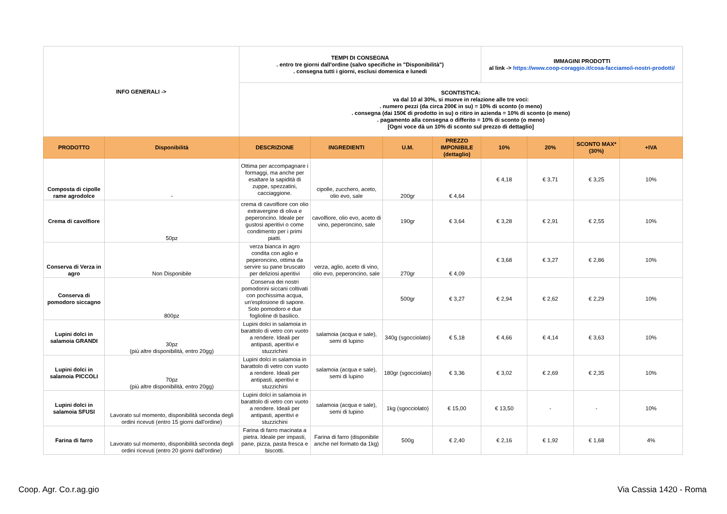| INFO GENERALI -> | | TEMPI DI CONSEGNA . entro tre giorni dall'ordine (salvo specifiche in "Disponibilità") . consegna tutti i giorni, esclusi domenica e lunedì | | | | IMMAGINI PRODOTTI al link -> https://www.coop-coraggio.it/cosa-facciamo/i-nostri-prodotti/ | | | |
| | | SCONTISTICA: va dal 10 al 30%, si muove in relazione alle tre voci: . numero pezzi (da circa 200€ in su) = 10% di sconto (o meno) . consegna (dai 150€ di prodotto in su) o ritiro in azienda = 10% di sconto (o meno) . pagamento alla consegna o differito = 10% di sconto (o meno) [Ogni voce dà un 10% di sconto sul prezzo di dettaglio] | | | | | | | |
| PRODOTTO | Disponibilità | DESCRIZIONE | INGREDIENTI | U.M. | PREZZO IMPONIBILE (dettaglio) | 10% | 20% | SCONTO MAX* (30%) | +IVA |
| Composta di cipolle rame agrodolce | - | Ottima per accompagnare i formaggi, ma anche per esaltare la sapidità di zuppe, spezzatini, cacciaggione. | cipolle, zucchero, aceto, olio evo, sale | 200gr | € 4,64 | € 4,18 | € 3,71 | € 3,25 | 10% |
| Crema di cavolfiore | 50pz | crema di cavolfiore con olio extravergine di oliva e peperoncino. Ideale per gustosi aperitivi o come condimento per i primi piatti. | cavolfiore, olio evo, aceto di vino, peperoncino, sale | 190gr | € 3,64 | € 3,28 | € 2,91 | € 2,55 | 10% |
| Conserva di Verza in agro | Non Disponibile | verza bianca in agro condita con aglio e peperoncino, ottima da servire su pane bruscato per deliziosi aperitivi | verza, aglio, aceto di vino, olio evo, peperoncino, sale | 270gr | € 4,09 | € 3,68 | € 3,27 | € 2,86 | 10% |
| Conserva di pomodoro siccagno | 800pz | Conserva dei nostri pomodorini siccani coltivati con pochissima acqua, un'esplosione di sapore. Solo pomodoro e due foglioline di basilico. | | 500gr | € 3,27 | € 2,94 | € 2,62 | € 2,29 | 10% |
| Lupini dolci in salamoia GRANDI | 30pz (più altre disponibilità, entro 20gg) | Lupini dolci in salamoia in barattolo di vetro con vuoto a rendere. Ideali per antipasti, aperitivi e stuzzichini | salamoia (acqua e sale), semi di lupino | 340g (sgocciolato) | € 5,18 | € 4,66 | € 4,14 | € 3,63 | 10% |
| Lupini dolci in salamoia PICCOLI | 70pz (più altre disponibilità, entro 20gg) | Lupini dolci in salamoia in barattolo di vetro con vuoto a rendere. Ideali per antipasti, aperitivi e stuzzichini | salamoia (acqua e sale), semi di lupino | 180gr (sgocciolato) | € 3,36 | € 3,02 | € 2,69 | € 2,35 | 10% |
| Lupini dolci in salamoia SFUSI | Lavorato sul momento, disponibilità seconda degli ordini ricevuti (entro 15 giorni dall'ordine) | Lupini dolci in salamoia in barattolo di vetro con vuoto a rendere. Ideali per antipasti, aperitivi e stuzzichini | salamoia (acqua e sale), semi di lupino | 1kg (sgocciolato) | € 15,00 | € 13,50 | - | - | 10% |
| Farina di farro | Lavorato sul momento, disponibilità seconda degli ordini ricevuti (entro 20 giorni dall'ordine) | Farina di farro macinata a pietra. Ideale per impasti, pane, pizza, pasta fresca e biscotti. | Farina di farro (disponibile anche nel formato da 1kg) | 500g | € 2,40 | € 2,16 | € 1,92 | € 1,68 | 4% |
Coop. Agr. Co.r.ag.gio Via Cassia 1420 - Roma